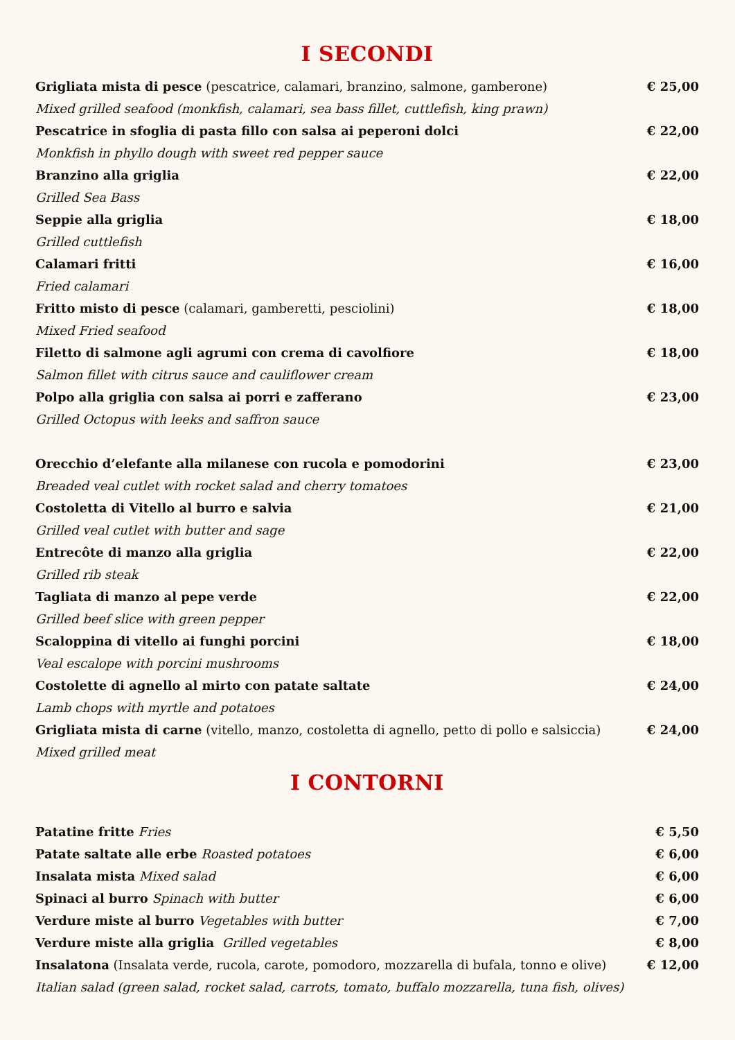I SECONDI
Grigliata mista di pesce (pescatrice, calamari, branzino, salmone, gamberone) € 25,00
Mixed grilled seafood (monkfish, calamari, sea bass fillet, cuttlefish, king prawn)
Pescatrice in sfoglia di pasta fillo con salsa ai peperoni dolci € 22,00
Monkfish in phyllo dough with sweet red pepper sauce
Branzino alla griglia € 22,00
Grilled Sea Bass
Seppie alla griglia € 18,00
Grilled cuttlefish
Calamari fritti € 16,00
Fried calamari
Fritto misto di pesce (calamari, gamberetti, pesciolini) € 18,00
Mixed Fried seafood
Filetto di salmone agli agrumi con crema di cavolfiore € 18,00
Salmon fillet with citrus sauce and cauliflower cream
Polpo alla griglia con salsa ai porri e zafferano € 23,00
Grilled Octopus with leeks and saffron sauce
Orecchio d’elefante alla milanese con rucola e pomodorini € 23,00
Breaded veal cutlet with rocket salad and cherry tomatoes
Costoletta di Vitello al burro e salvia € 21,00
Grilled veal cutlet with butter and sage
Entrecôte di manzo alla griglia € 22,00
Grilled rib steak
Tagliata di manzo al pepe verde € 22,00
Grilled beef slice with green pepper
Scaloppina di vitello ai funghi porcini € 18,00
Veal escalope with porcini mushrooms
Costolette di agnello al mirto con patate saltate € 24,00
Lamb chops with myrtle and potatoes
Grigliata mista di carne (vitello, manzo, costoletta di agnello, petto di pollo e salsiccia) € 24,00
Mixed grilled meat
I CONTORNI
Patatine fritte Fries € 5,50
Patate saltate alle erbe Roasted potatoes € 6,00
Insalata mista Mixed salad € 6,00
Spinaci al burro Spinach with butter € 6,00
Verdure miste al burro Vegetables with butter € 7,00
Verdure miste alla griglia Grilled vegetables € 8,00
Insalatona (Insalata verde, rucola, carote, pomodoro, mozzarella di bufala, tonno e olive) € 12,00
Italian salad (green salad, rocket salad, carrots, tomato, buffalo mozzarella, tuna fish, olives)